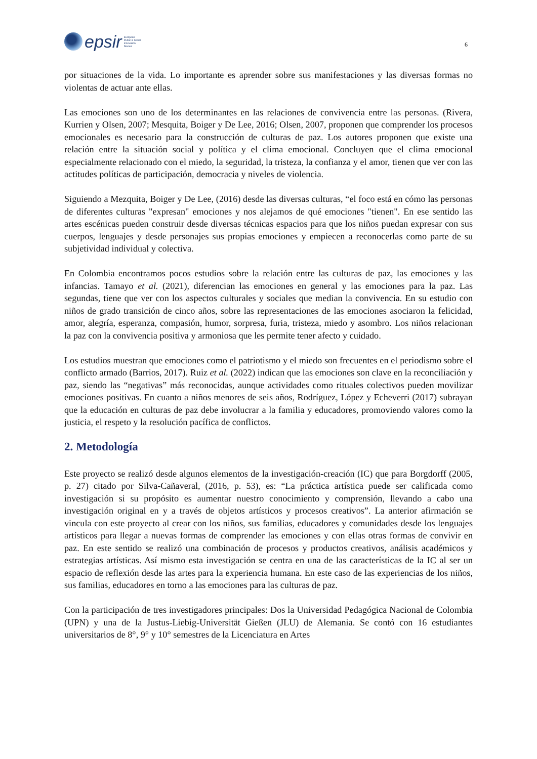epsir European
Public & Social
Innovation
Review
6
por situaciones de la vida. Lo importante es aprender sobre sus manifestaciones y las diversas formas no violentas de actuar ante ellas.
Las emociones son uno de los determinantes en las relaciones de convivencia entre las personas. (Rivera, Kurrien y Olsen, 2007; Mesquita, Boiger y De Lee, 2016; Olsen, 2007, proponen que comprender los procesos emocionales es necesario para la construcción de culturas de paz. Los autores proponen que existe una relación entre la situación social y política y el clima emocional. Concluyen que el clima emocional especialmente relacionado con el miedo, la seguridad, la tristeza, la confianza y el amor, tienen que ver con las actitudes políticas de participación, democracia y niveles de violencia.
Siguiendo a Mezquita, Boiger y De Lee, (2016) desde las diversas culturas, “el foco está en cómo las personas de diferentes culturas "expresan" emociones y nos alejamos de qué emociones "tienen". En ese sentido las artes escénicas pueden construir desde diversas técnicas espacios para que los niños puedan expresar con sus cuerpos, lenguajes y desde personajes sus propias emociones y empiecen a reconocerlas como parte de su subjetividad individual y colectiva.
En Colombia encontramos pocos estudios sobre la relación entre las culturas de paz, las emociones y las infancias. Tamayo et al. (2021), diferencian las emociones en general y las emociones para la paz. Las segundas, tiene que ver con los aspectos culturales y sociales que median la convivencia. En su estudio con niños de grado transición de cinco años, sobre las representaciones de las emociones asociaron la felicidad, amor, alegría, esperanza, compasión, humor, sorpresa, furia, tristeza, miedo y asombro. Los niños relacionan la paz con la convivencia positiva y armoniosa que les permite tener afecto y cuidado.
Los estudios muestran que emociones como el patriotismo y el miedo son frecuentes en el periodismo sobre el conflicto armado (Barrios, 2017). Ruiz et al. (2022) indican que las emociones son clave en la reconciliación y paz, siendo las “negativas” más reconocidas, aunque actividades como rituales colectivos pueden movilizar emociones positivas. En cuanto a niños menores de seis años, Rodríguez, López y Echeverri (2017) subrayan que la educación en culturas de paz debe involucrar a la familia y educadores, promoviendo valores como la justicia, el respeto y la resolución pacífica de conflictos.
2. Metodología
Este proyecto se realizó desde algunos elementos de la investigación-creación (IC) que para Borgdorff (2005, p. 27) citado por Silva-Cañaveral, (2016, p. 53), es: “La práctica artística puede ser calificada como investigación si su propósito es aumentar nuestro conocimiento y comprensión, llevando a cabo una investigación original en y a través de objetos artísticos y procesos creativos”. La anterior afirmación se vincula con este proyecto al crear con los niños, sus familias, educadores y comunidades desde los lenguajes artísticos para llegar a nuevas formas de comprender las emociones y con ellas otras formas de convivir en paz. En este sentido se realizó una combinación de procesos y productos creativos, análisis académicos y estrategias artísticas. Así mismo esta investigación se centra en una de las características de la IC al ser un espacio de reflexión desde las artes para la experiencia humana. En este caso de las experiencias de los niños, sus familias, educadores en torno a las emociones para las culturas de paz.
Con la participación de tres investigadores principales: Dos la Universidad Pedagógica Nacional de Colombia (UPN) y una de la Justus-Liebig-Universität Gießen (JLU) de Alemania. Se contó con 16 estudiantes universitarios de 8°, 9° y 10° semestres de la Licenciatura en Artes